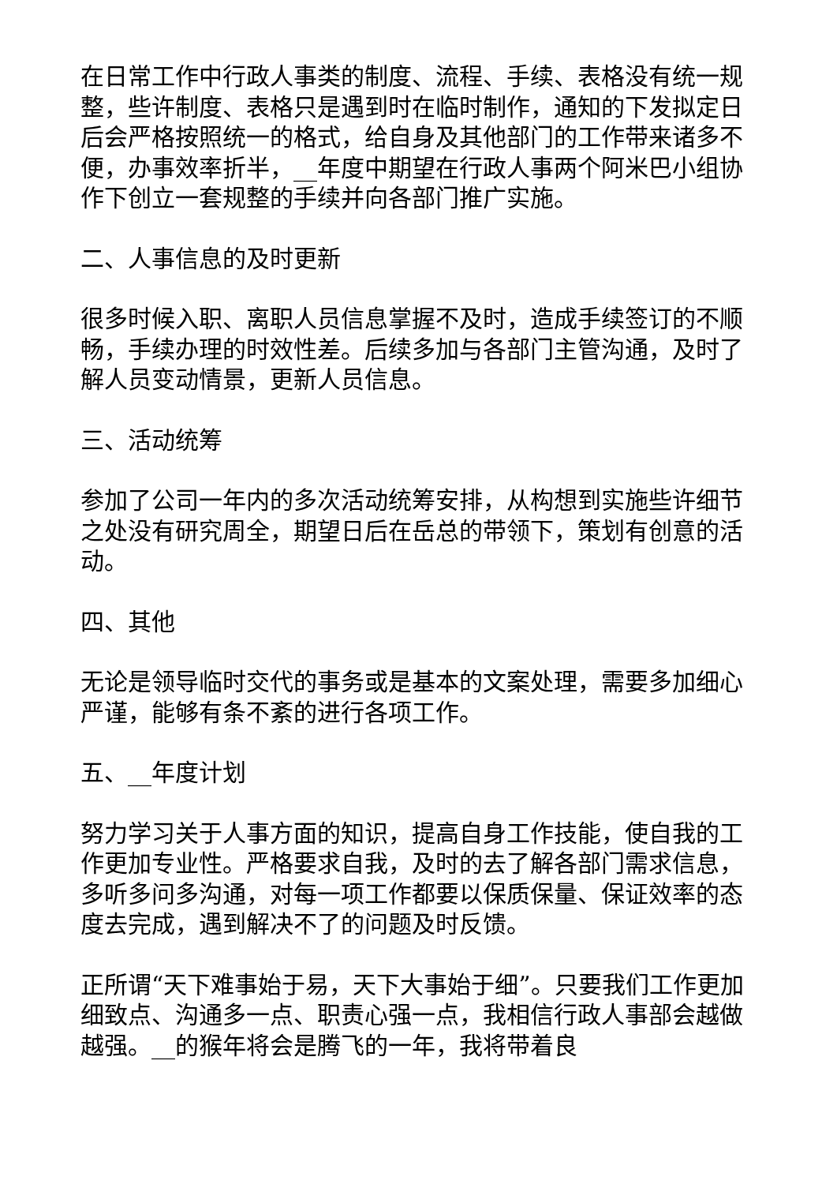在日常工作中行政人事类的制度、流程、手续、表格没有统一规整，些许制度、表格只是遇到时在临时制作，通知的下发拟定日后会严格按照统一的格式，给自身及其他部门的工作带来诸多不便，办事效率折半，__年度中期望在行政人事两个阿米巴小组协作下创立一套规整的手续并向各部门推广实施。
二、人事信息的及时更新
很多时候入职、离职人员信息掌握不及时，造成手续签订的不顺畅，手续办理的时效性差。后续多加与各部门主管沟通，及时了解人员变动情景，更新人员信息。
三、活动统筹
参加了公司一年内的多次活动统筹安排，从构想到实施些许细节之处没有研究周全，期望日后在岳总的带领下，策划有创意的活动。
四、其他
无论是领导临时交代的事务或是基本的文案处理，需要多加细心严谨，能够有条不紊的进行各项工作。
五、__年度计划
努力学习关于人事方面的知识，提高自身工作技能，使自我的工作更加专业性。严格要求自我，及时的去了解各部门需求信息，多听多问多沟通，对每一项工作都要以保质保量、保证效率的态度去完成，遇到解决不了的问题及时反馈。
正所谓“天下难事始于易，天下大事始于细”。只要我们工作更加细致点、沟通多一点、职责心强一点，我相信行政人事部会越做越强。__的猴年将会是腾飞的一年，我将带着良